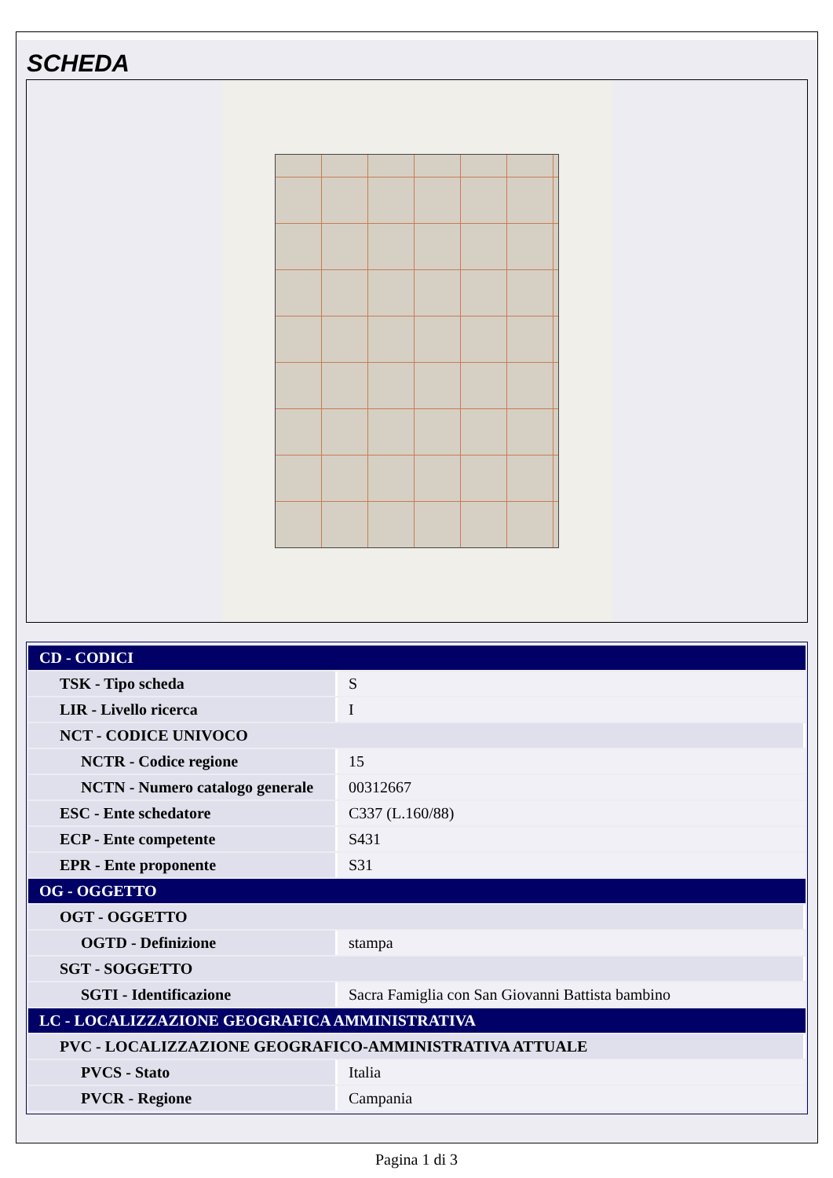SCHEDA
| CD - CODICI | |
| TSK - Tipo scheda | S |
| LIR - Livello ricerca | I |
| NCT - CODICE UNIVOCO | |
| NCTR - Codice regione | 15 |
| NCTN - Numero catalogo generale | 00312667 |
| ESC - Ente schedatore | C337 (L.160/88) |
| ECP - Ente competente | S431 |
| EPR - Ente proponente | S31 |
| OG - OGGETTO | |
| OGT - OGGETTO | |
| OGTD - Definizione | stampa |
| SGT - SOGGETTO | |
| SGTI - Identificazione | Sacra Famiglia con San Giovanni Battista bambino |
| LC - LOCALIZZAZIONE GEOGRAFICA AMMINISTRATIVA | |
| PVC - LOCALIZZAZIONE GEOGRAFICO-AMMINISTRATIVA ATTUALE | |
| PVCS - Stato | Italia |
| PVCR - Regione | Campania |
Pagina 1 di 3